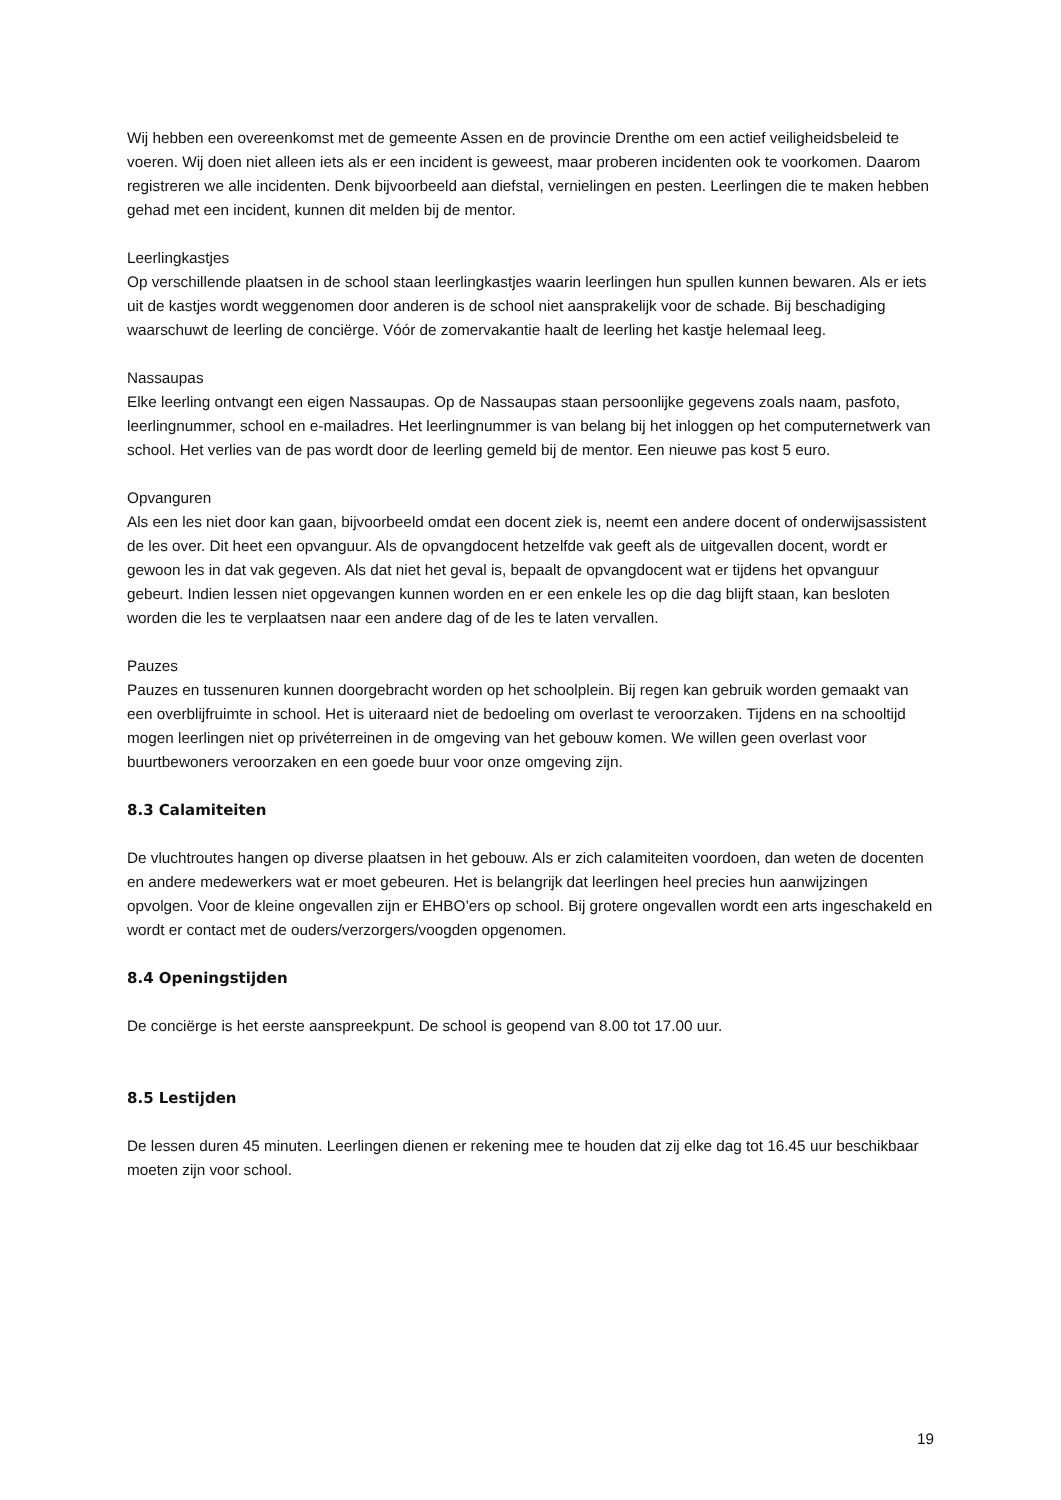Wij hebben een overeenkomst met de gemeente Assen en de provincie Drenthe om een actief veiligheidsbeleid te voeren. Wij doen niet alleen iets als er een incident is geweest, maar proberen incidenten ook te voorkomen. Daarom registreren we alle incidenten. Denk bijvoorbeeld aan diefstal, vernielingen en pesten. Leerlingen die te maken hebben gehad met een incident, kunnen dit melden bij de mentor.
Leerlingkastjes
Op verschillende plaatsen in de school staan leerlingkastjes waarin leerlingen hun spullen kunnen bewaren. Als er iets uit de kastjes wordt weggenomen door anderen is de school niet aansprakelijk voor de schade. Bij beschadiging waarschuwt de leerling de conciërge. Vóór de zomervakantie haalt de leerling het kastje helemaal leeg.
Nassaupas
Elke leerling ontvangt een eigen Nassaupas. Op de Nassaupas staan persoonlijke gegevens zoals naam, pasfoto, leerlingnummer, school en e-mailadres. Het leerlingnummer is van belang bij het inloggen op het computernetwerk van school. Het verlies van de pas wordt door de leerling gemeld bij de mentor. Een nieuwe pas kost 5 euro.
Opvanguren
Als een les niet door kan gaan, bijvoorbeeld omdat een docent ziek is, neemt een andere docent of onderwijsassistent de les over. Dit heet een opvanguur. Als de opvangdocent hetzelfde vak geeft als de uitgevallen docent, wordt er gewoon les in dat vak gegeven. Als dat niet het geval is, bepaalt de opvangdocent wat er tijdens het opvanguur gebeurt. Indien lessen niet opgevangen kunnen worden en er een enkele les op die dag blijft staan, kan besloten worden die les te verplaatsen naar een andere dag of de les te laten vervallen.
Pauzes
Pauzes en tussenuren kunnen doorgebracht worden op het schoolplein. Bij regen kan gebruik worden gemaakt van een overblijfruimte in school. Het is uiteraard niet de bedoeling om overlast te veroorzaken. Tijdens en na schooltijd mogen leerlingen niet op privéterreinen in de omgeving van het gebouw komen. We willen geen overlast voor buurtbewoners veroorzaken en een goede buur voor onze omgeving zijn.
8.3 Calamiteiten
De vluchtroutes hangen op diverse plaatsen in het gebouw. Als er zich calamiteiten voordoen, dan weten de docenten en andere medewerkers wat er moet gebeuren. Het is belangrijk dat leerlingen heel precies hun aanwijzingen opvolgen. Voor de kleine ongevallen zijn er EHBO’ers op school. Bij grotere ongevallen wordt een arts ingeschakeld en wordt er contact met de ouders/verzorgers/voogden opgenomen.
8.4 Openingstijden
De conciërge is het eerste aanspreekpunt. De school is geopend van 8.00 tot 17.00 uur.
8.5 Lestijden
De lessen duren 45 minuten. Leerlingen dienen er rekening mee te houden dat zij elke dag tot 16.45 uur beschikbaar moeten zijn voor school.
19